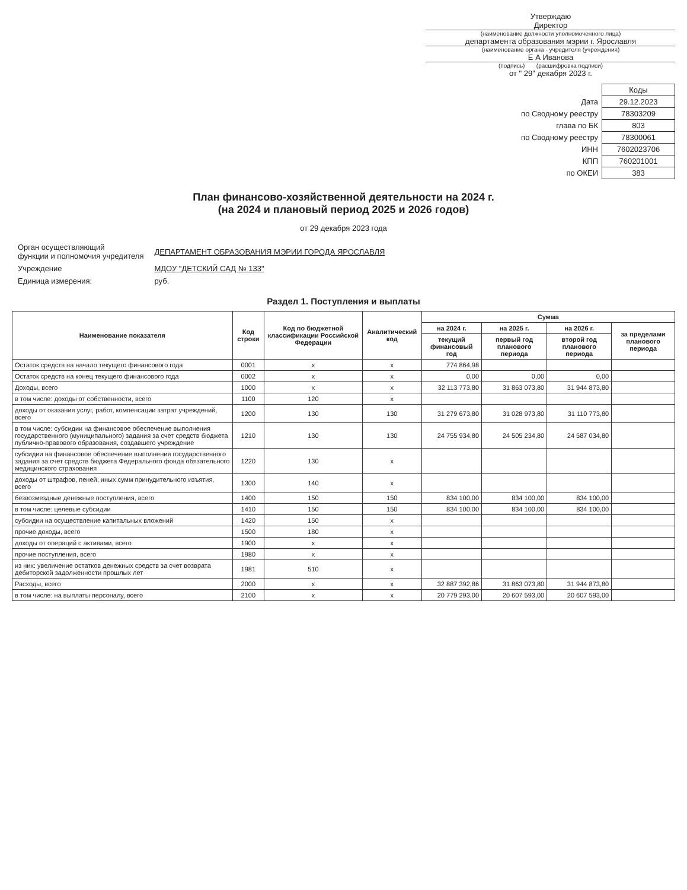Утверждаю
Директор
(наименование должности уполномоченного лица)
департамента образования мэрии г. Ярославля
(наименование органа - учредителя (учреждения)
Е А Иванова
(подпись) (расшифровка подписи)
от " 29" декабря 2023 г.
| | Коды |
| Дата | 29.12.2023 |
| по Сводному реестру | 78303209 |
| глава по БК | 803 |
| по Сводному реестру | 78300061 |
| ИНН | 7602023706 |
| КПП | 760201001 |
| по ОКЕИ | 383 |
План финансово-хозяйственной деятельности на 2024 г.
(на 2024 и плановый период 2025 и 2026 годов)
от 29 декабря 2023 года
| Орган осуществляющий функции и полномочия учредителя | ДЕПАРТАМЕНТ ОБРАЗОВАНИЯ МЭРИИ ГОРОДА ЯРОСЛАВЛЯ |
| Учреждение | МДОУ "ДЕТСКИЙ САД № 133" |
| Единица измерения: | руб. |
Раздел 1. Поступления и выплаты
| Наименование показателя | Код строки | Код по бюджетной классификации Российской Федерации | Аналитический код | Сумма | | | |
| --- | --- | --- | --- | --- | --- | --- | --- |
| | | | | на 2024 г. | на 2025 г. | на 2026 г. | за пределами планового периода |
| | | | | текущий финансовый год | первый год планового периода | второй год планового периода | |
| Остаток средств на начало текущего финансового года | 0001 | x | x | 774 864,98 | | | |
| Остаток средств на конец текущего финансового года | 0002 | x | x | 0,00 | 0,00 | 0,00 | |
| Доходы, всего | 1000 | x | x | 32 113 773,80 | 31 863 073,80 | 31 944 873,80 | |
| в том числе: доходы от собственности, всего | 1100 | 120 | x | | | | |
| доходы от оказания услуг, работ, компенсации затрат учреждений, всего | 1200 | 130 | 130 | 31 279 673,80 | 31 028 973,80 | 31 110 773,80 | |
| в том числе: субсидии на финансовое обеспечение выполнения государственного (муниципального) задания за счет средств бюджета публично-правового образования, создавшего учреждение | 1210 | 130 | 130 | 24 755 934,80 | 24 505 234,80 | 24 587 034,80 | |
| субсидии на финансовое обеспечение выполнения государственного задания за счет средств бюджета Федерального фонда обязательного медицинского страхования | 1220 | 130 | x | | | | |
| доходы от штрафов, пеней, иных сумм принудительного изъятия, всего | 1300 | 140 | x | | | | |
| безвозмездные денежные поступления, всего | 1400 | 150 | 150 | 834 100,00 | 834 100,00 | 834 100,00 | |
| в том числе: целевые субсидии | 1410 | 150 | 150 | 834 100,00 | 834 100,00 | 834 100,00 | |
| субсидии на осуществление капитальных вложений | 1420 | 150 | x | | | | |
| прочие доходы, всего | 1500 | 180 | x | | | | |
| доходы от операций с активами, всего | 1900 | x | x | | | | |
| прочие поступления, всего | 1980 | x | x | | | | |
| из них: увеличение остатков денежных средств за счет возврата дебиторской задолженности прошлых лет | 1981 | 510 | x | | | | |
| Расходы, всего | 2000 | x | x | 32 887 392,86 | 31 863 073,80 | 31 944 873,80 | |
| в том числе: на выплаты персоналу, всего | 2100 | x | x | 20 779 293,00 | 20 607 593,00 | 20 607 593,00 | |